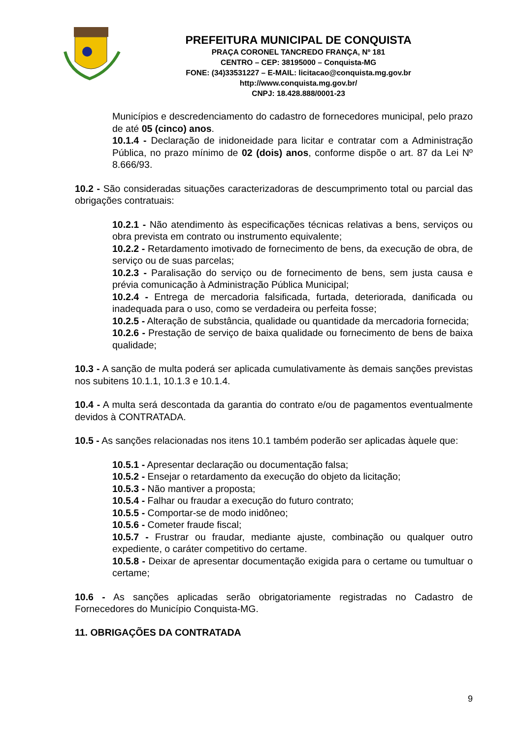PREFEITURA MUNICIPAL DE CONQUISTA
PRAÇA CORONEL TANCREDO FRANÇA, Nº 181
CENTRO – CEP: 38195000 – Conquista-MG
FONE: (34)33531227 – E-MAIL: licitacao@conquista.mg.gov.br
http://www.conquista.mg.gov.br/
CNPJ: 18.428.888/0001-23
Municípios e descredenciamento do cadastro de fornecedores municipal, pelo prazo de até 05 (cinco) anos.
10.1.4 - Declaração de inidoneidade para licitar e contratar com a Administração Pública, no prazo mínimo de 02 (dois) anos, conforme dispõe o art. 87 da Lei Nº 8.666/93.
10.2 - São consideradas situações caracterizadoras de descumprimento total ou parcial das obrigações contratuais:
10.2.1 - Não atendimento às especificações técnicas relativas a bens, serviços ou obra prevista em contrato ou instrumento equivalente;
10.2.2 - Retardamento imotivado de fornecimento de bens, da execução de obra, de serviço ou de suas parcelas;
10.2.3 - Paralisação do serviço ou de fornecimento de bens, sem justa causa e prévia comunicação à Administração Pública Municipal;
10.2.4 - Entrega de mercadoria falsificada, furtada, deteriorada, danificada ou inadequada para o uso, como se verdadeira ou perfeita fosse;
10.2.5 - Alteração de substância, qualidade ou quantidade da mercadoria fornecida;
10.2.6 - Prestação de serviço de baixa qualidade ou fornecimento de bens de baixa qualidade;
10.3 - A sanção de multa poderá ser aplicada cumulativamente às demais sanções previstas nos subitens 10.1.1, 10.1.3 e 10.1.4.
10.4 - A multa será descontada da garantia do contrato e/ou de pagamentos eventualmente devidos à CONTRATADA.
10.5 - As sanções relacionadas nos itens 10.1 também poderão ser aplicadas àquele que:
10.5.1 - Apresentar declaração ou documentação falsa;
10.5.2 - Ensejar o retardamento da execução do objeto da licitação;
10.5.3 - Não mantiver a proposta;
10.5.4 - Falhar ou fraudar a execução do futuro contrato;
10.5.5 - Comportar-se de modo inidôneo;
10.5.6 - Cometer fraude fiscal;
10.5.7 - Frustrar ou fraudar, mediante ajuste, combinação ou qualquer outro expediente, o caráter competitivo do certame.
10.5.8 - Deixar de apresentar documentação exigida para o certame ou tumultuar o certame;
10.6 - As sanções aplicadas serão obrigatoriamente registradas no Cadastro de Fornecedores do Município Conquista-MG.
11. OBRIGAÇÕES DA CONTRATADA
9